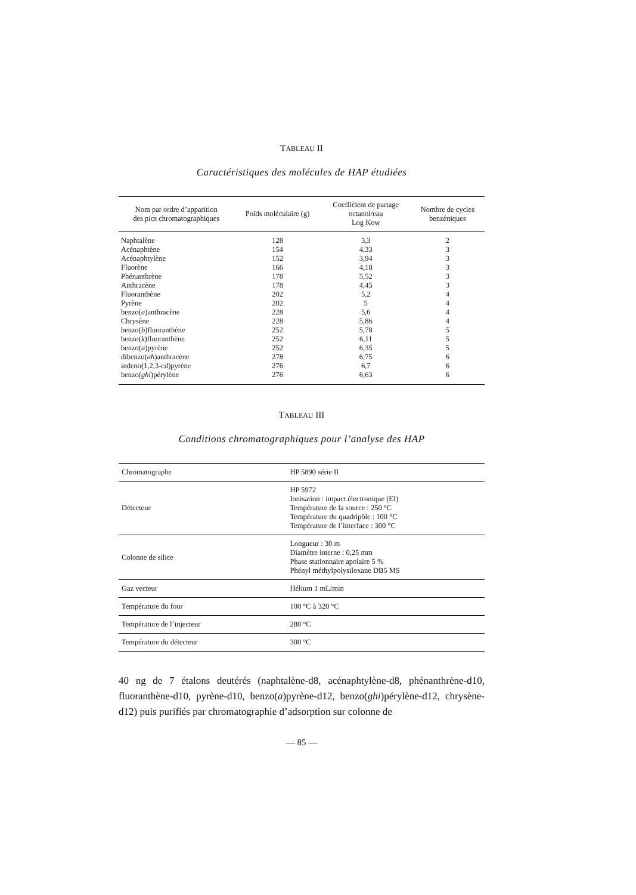TABLEAU II
Caractéristiques des molécules de HAP étudiées
| Nom par ordre d’apparition des pics chromatographiques | Poids moléculaire (g) | Coefficient de partage octanol/eau Log Kow | Nombre de cycles benzéniques |
| --- | --- | --- | --- |
| Naphtalène | 128 | 3,3 | 2 |
| Acénaphtène | 154 | 4,33 | 3 |
| Acénaphtylène | 152 | 3,94 | 3 |
| Fluorène | 166 | 4,18 | 3 |
| Phénanthrène | 178 | 5,52 | 3 |
| Anthracène | 178 | 4,45 | 3 |
| Fluoranthène | 202 | 5,2 | 4 |
| Pyrène | 202 | 5 | 4 |
| benzo( a )anthracène | 228 | 5,6 | 4 |
| Chrysène | 228 | 5,86 | 4 |
| benzo( b )fluoranthène | 252 | 5,78 | 5 |
| benzo( k )fluoranthène | 252 | 6,11 | 5 |
| benzo( a )pyrène | 252 | 6,35 | 5 |
| dibenzo( ah )anthracène | 278 | 6,75 | 6 |
| indeno(1,2,3- cd )pyrène | 276 | 6,7 | 6 |
| benzo( ghi )pérylène | 276 | 6,63 | 6 |
TABLEAU III
Conditions chromatographiques pour l’analyse des HAP
| Chromatographe | HP 5890 série II |
| Détecteur | HP 5972 Ionisation : impact électronique (EI) Température de la source : 250 °C Température du quadripôle : 100 °C Température de l’interface : 300 °C |
| Colonne de silice | Longueur : 30 m Diamètre interne : 0,25 mm Phase stationnaire apolaire 5 % Phényl méthylpolysiloxane DB5 MS |
| Gaz vecteur | Hélium 1 mL/min |
| Température du four | 100 °C à 320 °C |
| Température de l’injecteur | 280 °C |
| Température du détecteur | 300 °C |
40 ng de 7 étalons deutérés (naphtalène-d8, acénaphtylène-d8, phénanthrène-d10, fluoranthène-d10, pyrène-d10, benzo(a)pyrène-d12, benzo(ghi)pérylène-d12, chrysène-d12) puis purifiés par chromatographie d’adsorption sur colonne de
— 85 —